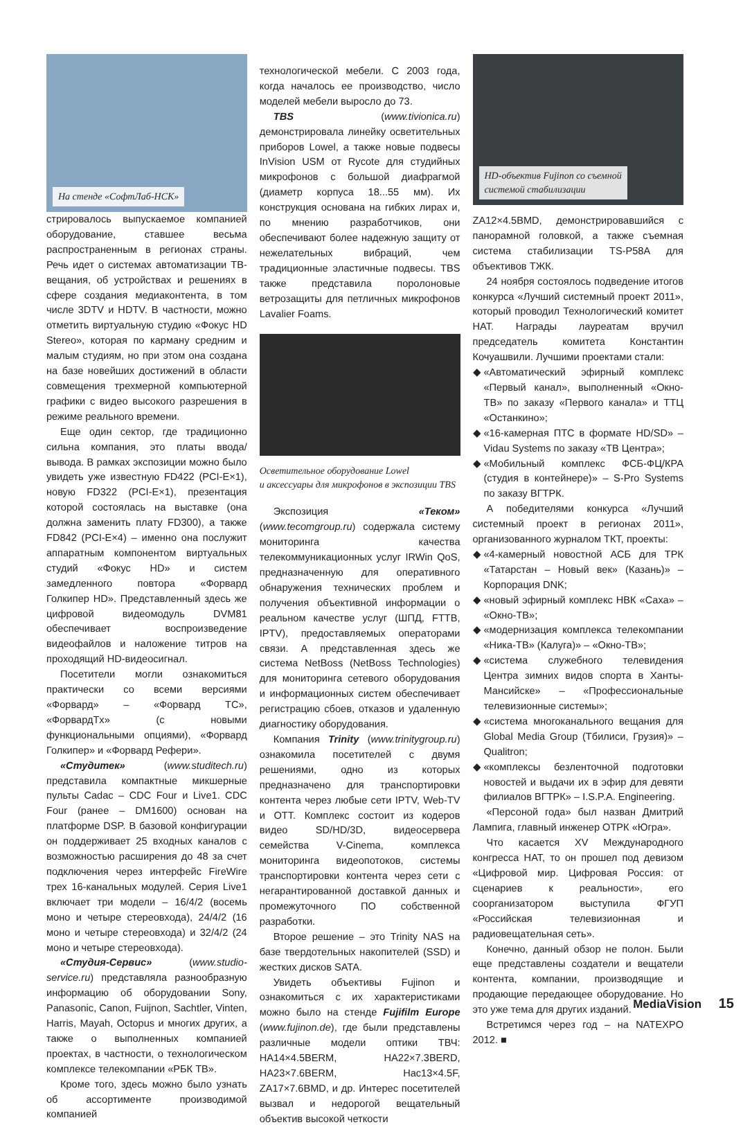На стенде «СофтЛаб-НСК»
стрировалось выпускаемое компанией оборудование, ставшее весьма распространенным в регионах страны. Речь идет о системах автоматизации ТВ-вещания, об устройствах и решениях в сфере создания медиаконтента, в том числе 3DTV и HDTV. В частности, можно отметить виртуальную студию «Фокус HD Stereo», которая по карману средним и малым студиям, но при этом она создана на базе новейших достижений в области совмещения трехмерной компьютерной графики с видео высокого разрешения в режиме реального времени.
Еще один сектор, где традиционно сильна компания, это платы ввода/вывода. В рамках экспозиции можно было увидеть уже известную FD422 (PCI-E×1), новую FD322 (PCI-E×1), презентация которой состоялась на выставке (она должна заменить плату FD300), а также FD842 (PCI-E×4) – именно она послужит аппаратным компонентом виртуальных студий «Фокус HD» и систем замедленного повтора «Форвард Голкипер HD». Представленный здесь же цифровой видеомодуль DVM81 обеспечивает воспроизведение видеофайлов и наложение титров на проходящий HD-видеосигнал.
Посетители могли ознакомиться практически со всеми версиями «Форвард» – «Форвард TC», «ФорвардTx» (с новыми функциональными опциями), «Форвард Голкипер» и «Форвард Рефери».
«Студитек» (www.studitech.ru) представила компактные микшерные пульты Cadac – CDC Four и Live1. CDC Four (ранее – DM1600) основан на платформе DSP. В базовой конфигурации он поддерживает 25 входных каналов с возможностью расширения до 48 за счет подключения через интерфейс FireWire трех 16-канальных модулей. Серия Live1 включает три модели – 16/4/2 (восемь моно и четыре стереовхода), 24/4/2 (16 моно и четыре стереовхода) и 32/4/2 (24 моно и четыре стереовхода).
«Студия-Сервис» (www.studio-service.ru) представляла разнообразную информацию об оборудовании Sony, Panasonic, Canon, Fuijnon, Sachtler, Vinten, Harris, Mayah, Octopus и многих других, а также о выполненных компанией проектах, в частности, о технологическом комплексе телекомпании «РБК ТВ».
Кроме того, здесь можно было узнать об ассортименте производимой компанией
технологической мебели. С 2003 года, когда началось ее производство, число моделей мебели выросло до 73.
TBS (www.tivionica.ru) демонстрировала линейку осветительных приборов Lowel, а также новые подвесы InVision USM от Rycote для студийных микрофонов с большой диафрагмой (диаметр корпуса 18...55 мм). Их конструкция основана на гибких лирах и, по мнению разработчиков, они обеспечивают более надежную защиту от нежелательных вибраций, чем традиционные эластичные подвесы. TBS также представила поролоновые ветрозащиты для петличных микрофонов Lavalier Foams.
Осветительное оборудование Lowel
и аксессуары для микрофонов в экспозиции TBS
Экспозиция «Теком» (www.tecomgroup.ru) содержала систему мониторинга качества телекоммуникационных услуг IRWin QoS, предназначенную для оперативного обнаружения технических проблем и получения объективной информации о реальном качестве услуг (ШПД, FTTB, IPTV), предоставляемых операторами связи. А представленная здесь же система NetBoss (NetBoss Technologies) для мониторинга сетевого оборудования и информационных систем обеспечивает регистрацию сбоев, отказов и удаленную диагностику оборудования.
Компания Trinity (www.trinitygroup.ru) ознакомила посетителей с двумя решениями, одно из которых предназначено для транспортировки контента через любые сети IPTV, Web-TV и OTT. Комплекс состоит из кодеров видео SD/HD/3D, видеосервера семейства V-Cinema, комплекса мониторинга видеопотоков, системы транспортировки контента через сети с негарантированной доставкой данных и промежуточного ПО собственной разработки.
Второе решение – это Trinity NAS на базе твердотельных накопителей (SSD) и жестких дисков SATA.
Увидеть объективы Fujinon и ознакомиться с их характеристиками можно было на стенде Fujifilm Europe (www.fujinon.de), где были представлены различные модели оптики ТВЧ: HA14×4.5BERM, HA22×7.3BERD, HA23×7.6BERM, Hac13×4.5F, ZA17×7.6BMD, и др. Интерес посетителей вызвал и недорогой вещательный объектив высокой четкости
HD-объектив Fujinon со съемной
системой стабилизации
ZA12×4.5BMD, демонстрировавшийся с панорамной головкой, а также съемная система стабилизации TS-P58A для объективов ТЖК.
24 ноября состоялось подведение итогов конкурса «Лучший системный проект 2011», который проводил Технологический комитет НАТ. Награды лауреатам вручил председатель комитета Константин Кочуашвили. Лучшими проектами стали:
◆ «Автоматический эфирный комплекс «Первый канал», выполненный «Окно-ТВ» по заказу «Первого канала» и ТТЦ «Останкино»;
◆ «16-камерная ПТС в формате HD/SD» – Vidau Systems по заказу «ТВ Центра»;
◆ «Мобильный комплекс ФСБ-ФЦ/КРА (студия в контейнере)» – S-Pro Systems по заказу ВГТРК.
А победителями конкурса «Лучший системный проект в регионах 2011», организованного журналом ТКТ, проекты:
◆ «4-камерный новостной АСБ для ТРК «Татарстан – Новый век» (Казань)» – Корпорация DNK;
◆ «новый эфирный комплекс НВК «Саха» – «Окно-ТВ»;
◆ «модернизация комплекса телекомпании «Ника-ТВ» (Калуга)» – «Окно-ТВ»;
◆ «система служебного телевидения Центра зимних видов спорта в Ханты-Мансийске» – «Профессиональные телевизионные системы»;
◆ «система многоканального вещания для Global Media Group (Тбилиси, Грузия)» – Qualitron;
◆ «комплексы безленточной подготовки новостей и выдачи их в эфир для девяти филиалов ВГТРК» – I.S.P.A. Engineering.
«Персоной года» был назван Дмитрий Лампига, главный инженер ОТРК «Югра».
Что касается XV Международного конгресса НАТ, то он прошел под девизом «Цифровой мир. Цифровая Россия: от сценариев к реальности», его соорганизатором выступила ФГУП «Российская телевизионная и радиовещательная сеть».
Конечно, данный обзор не полон. Были еще представлены создатели и вещатели контента, компании, производящие и продающие передающее оборудование. Но это уже тема для других изданий.
Встретимся через год – на NATEXPO 2012. ■
MediaVision 15